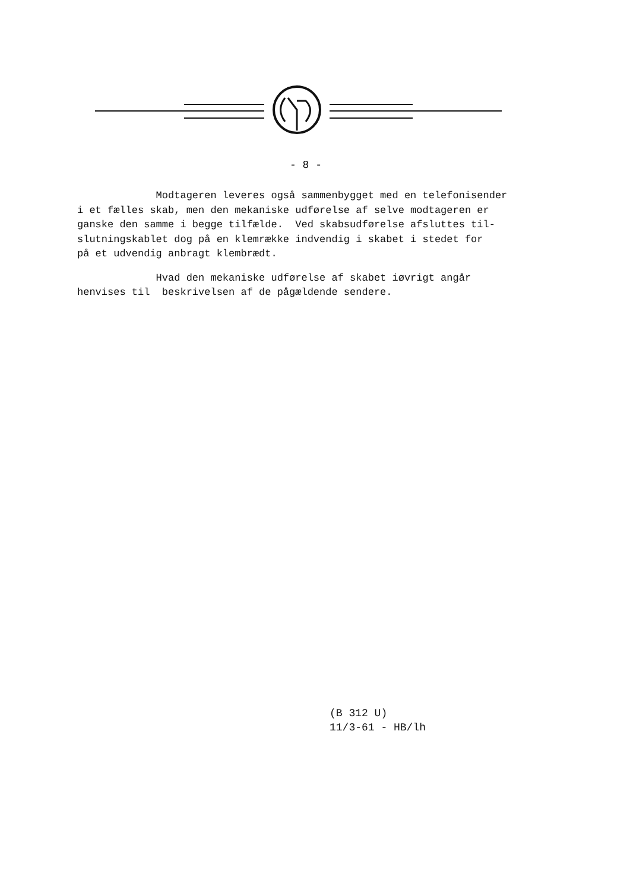- 8 -
Modtageren leveres også sammenbygget med en telefonisender i et fælles skab, men den mekaniske udførelse af selve modtageren er ganske den samme i begge tilfælde. Ved skabsudførelse afsluttes til- slutningskablet dog på en klemrække indvendig i skabet i stedet for på et udvendig anbragt klembrædt.
Hvad den mekaniske udførelse af skabet iøvrigt angår henvises til beskrivelsen af de pågældende sendere.
(B 312 U)
11/3-61 - HB/lh